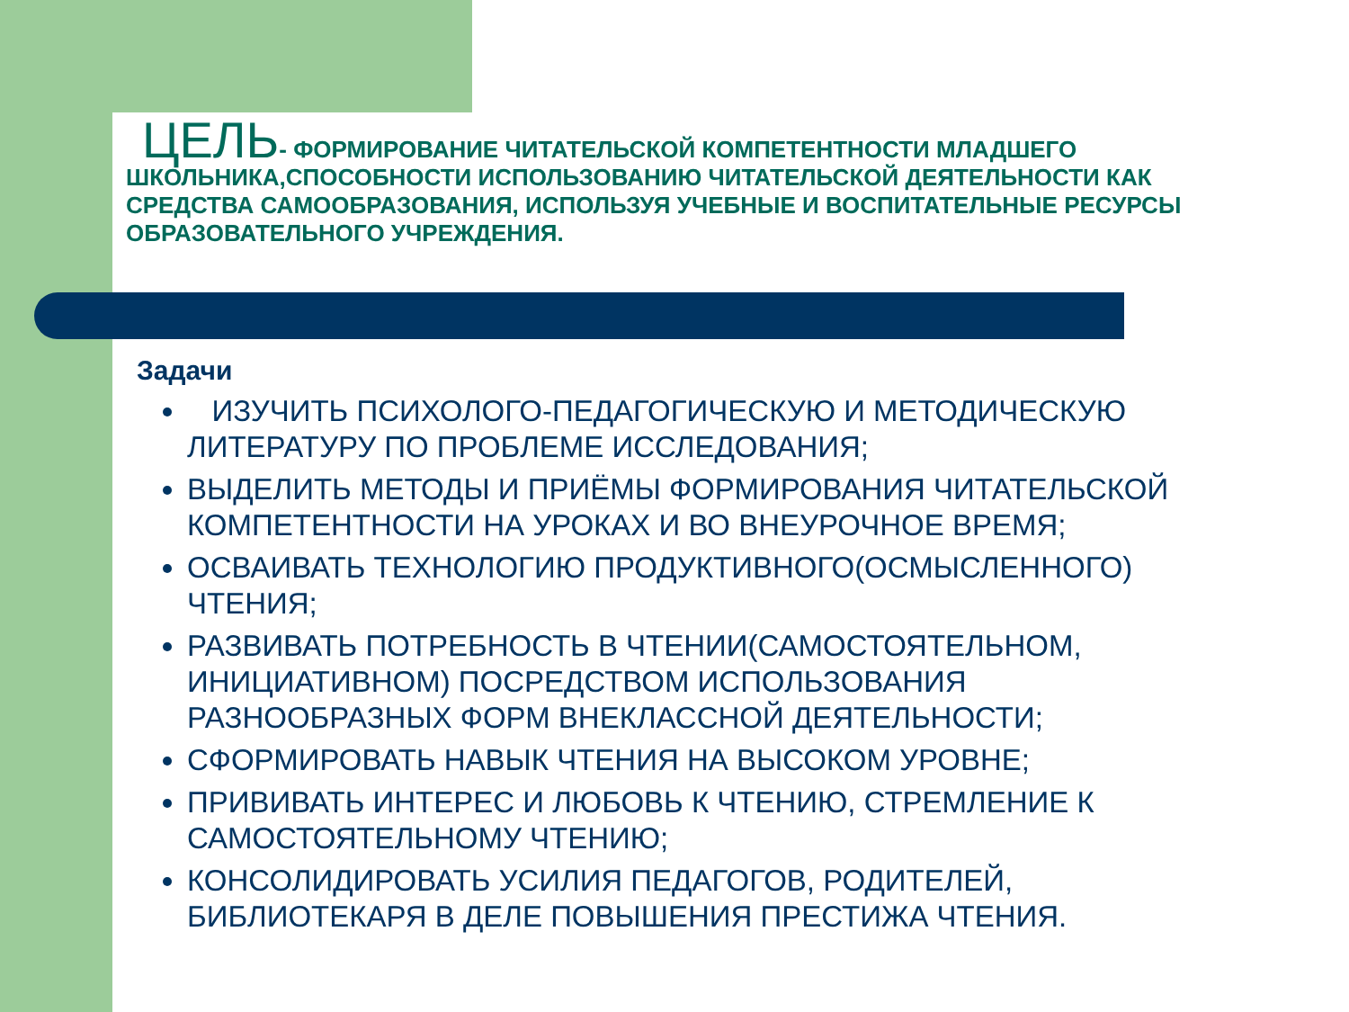ЦЕЛЬ- ФОРМИРОВАНИЕ ЧИТАТЕЛЬСКОЙ КОМПЕТЕНТНОСТИ МЛАДШЕГО ШКОЛЬНИКА,СПОСОБНОСТИ ИСПОЛЬЗОВАНИЮ ЧИТАТЕЛЬСКОЙ ДЕЯТЕЛЬНОСТИ КАК СРЕДСТВА САМООБРАЗОВАНИЯ, ИСПОЛЬЗУЯ УЧЕБНЫЕ И ВОСПИТАТЕЛЬНЫЕ РЕСУРСЫ ОБРАЗОВАТЕЛЬНОГО УЧРЕЖДЕНИЯ.
Задачи
ИЗУЧИТЬ ПСИХОЛОГО-ПЕДАГОГИЧЕСКУЮ И МЕТОДИЧЕСКУЮ ЛИТЕРАТУРУ ПО ПРОБЛЕМЕ ИССЛЕДОВАНИЯ;
ВЫДЕЛИТЬ МЕТОДЫ И ПРИЁМЫ ФОРМИРОВАНИЯ ЧИТАТЕЛЬСКОЙ КОМПЕТЕНТНОСТИ НА УРОКАХ И ВО ВНЕУРОЧНОЕ ВРЕМЯ;
ОСВАИВАТЬ ТЕХНОЛОГИЮ ПРОДУКТИВНОГО(ОСМЫСЛЕННОГО) ЧТЕНИЯ;
РАЗВИВАТЬ ПОТРЕБНОСТЬ В ЧТЕНИИ(САМОСТОЯТЕЛЬНОМ, ИНИЦИАТИВНОМ) ПОСРЕДСТВОМ ИСПОЛЬЗОВАНИЯ РАЗНООБРАЗНЫХ ФОРМ ВНЕКЛАССНОЙ ДЕЯТЕЛЬНОСТИ;
СФОРМИРОВАТЬ НАВЫК ЧТЕНИЯ НА ВЫСОКОМ УРОВНЕ;
ПРИВИВАТЬ ИНТЕРЕС И ЛЮБОВЬ К ЧТЕНИЮ, СТРЕМЛЕНИЕ К САМОСТОЯТЕЛЬНОМУ ЧТЕНИЮ;
КОНСОЛИДИРОВАТЬ УСИЛИЯ ПЕДАГОГОВ, РОДИТЕЛЕЙ, БИБЛИОТЕКАРЯ В ДЕЛЕ ПОВЫШЕНИЯ ПРЕСТИЖА ЧТЕНИЯ.